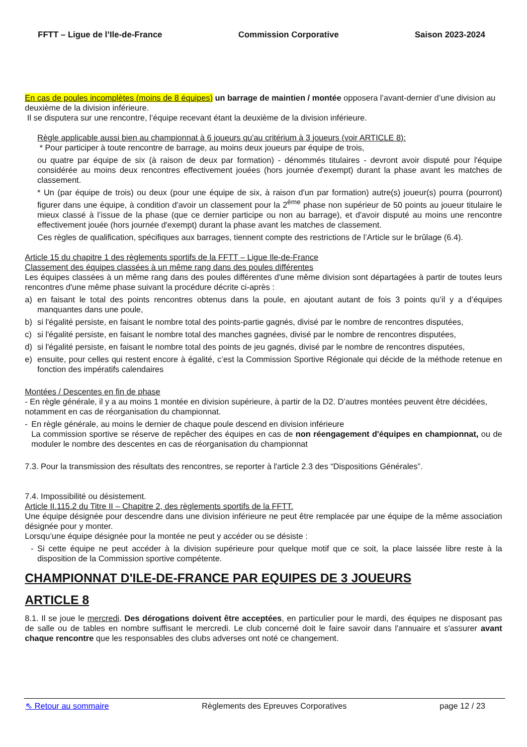FFTT – Ligue de l’Ile-de-France Commission Corporative Saison 2023-2024
En cas de poules incomplètes (moins de 8 équipes) un barrage de maintien / montée opposera l’avant-dernier d’une division au deuxième de la division inférieure.
Il se disputera sur une rencontre, l’équipe recevant étant la deuxième de la division inférieure.
Règle applicable aussi bien au championnat à 6 joueurs qu'au critérium à 3 joueurs (voir ARTICLE 8):
* Pour participer à toute rencontre de barrage, au moins deux joueurs par équipe de trois,
ou quatre par équipe de six (à raison de deux par formation) - dénommés titulaires - devront avoir disputé pour l'équipe considérée au moins deux rencontres effectivement jouées (hors journée d'exempt) durant la phase avant les matches de classement.
* Un (par équipe de trois) ou deux (pour une équipe de six, à raison d'un par formation) autre(s) joueur(s) pourra (pourront) figurer dans une équipe, à condition d'avoir un classement pour la 2<sup>ème</sup> phase non supérieur de 50 points au joueur titulaire le mieux classé à l’issue de la phase (que ce dernier participe ou non au barrage), et d'avoir disputé au moins une rencontre effectivement jouée (hors journée d'exempt) durant la phase avant les matches de classement.
Ces règles de qualification, spécifiques aux barrages, tiennent compte des restrictions de l’Article sur le brûlage (6.4).
Article 15 du chapitre 1 des règlements sportifs de la FFTT – Ligue Ile-de-France
Classement des équipes classées à un même rang dans des poules différentes
Les équipes classées à un même rang dans des poules différentes d'une même division sont départagées à partir de toutes leurs rencontres d'une même phase suivant la procédure décrite ci-après :
a) en faisant le total des points rencontres obtenus dans la poule, en ajoutant autant de fois 3 points qu’il y a d’équipes manquantes dans une poule,
b) si l'égalité persiste, en faisant le nombre total des points-partie gagnés, divisé par le nombre de rencontres disputées,
c) si l'égalité persiste, en faisant le nombre total des manches gagnées, divisé par le nombre de rencontres disputées,
d) si l'égalité persiste, en faisant le nombre total des points de jeu gagnés, divisé par le nombre de rencontres disputées,
e) ensuite, pour celles qui restent encore à égalité, c’est la Commission Sportive Régionale qui décide de la méthode retenue en fonction des impératifs calendaires
Montées / Descentes en fin de phase
- En règle générale, il y a au moins 1 montée en division supérieure, à partir de la D2. D’autres montées peuvent être décidées, notamment en cas de réorganisation du championnat.
- En règle générale, au moins le dernier de chaque poule descend en division inférieure
La commission sportive se réserve de repêcher des équipes en cas de non réengagement d'équipes en championnat, ou de moduler le nombre des descentes en cas de réorganisation du championnat
7.3. Pour la transmission des résultats des rencontres, se reporter à l'article 2.3 des “Dispositions Générales”.
7.4. Impossibilité ou désistement.
Article II.115.2 du Titre II – Chapitre 2, des règlements sportifs de la FFTT.
Une équipe désignée pour descendre dans une division inférieure ne peut être remplacée par une équipe de la même association désignée pour y monter.
Lorsqu’une équipe désignée pour la montée ne peut y accéder ou se désiste :
- Si cette équipe ne peut accéder à la division supérieure pour quelque motif que ce soit, la place laissée libre reste à la disposition de la Commission sportive compétente.
CHAMPIONNAT D'ILE-DE-FRANCE PAR EQUIPES DE 3 JOUEURS
ARTICLE 8
8.1. Il se joue le mercredi. Des dérogations doivent être acceptées, en particulier pour le mardi, des équipes ne disposant pas de salle ou de tables en nombre suffisant le mercredi. Le club concerné doit le faire savoir dans l'annuaire et s'assurer avant chaque rencontre que les responsables des clubs adverses ont noté ce changement.
⇖ Retour au sommaire Règlements des Epreuves Corporatives page 12 / 23